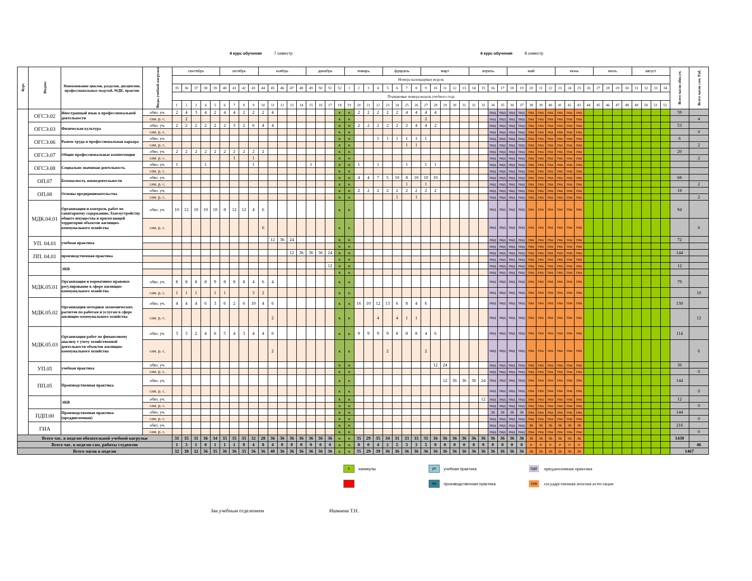4 курс обучения 7 семестр 4 курс обучения 8 семестр
| Курс | Индекс | Наименование циклов, разделов, дисциплин, профессиональных модулей, МДК, практик | Виды учебной нагрузки | сентябрь | | | | | октябрь | | | | ноябрь | | | | | декабрь | | | | январь | | | | фувраль | | | | март | | | | | апрель | | | | май | | | | | июнь | | | | июль | | | | август | | | | Всего часов обяз.уч. | Всего часов сам. Раб. |
| --- | --- | --- | --- | --- | --- | --- | --- | --- | --- | --- | --- | --- | --- | --- | --- | --- | --- | --- | --- | --- | --- | --- | --- | --- | --- | --- | --- | --- | --- | --- | --- | --- | --- | --- | --- | --- | --- | --- | --- | --- | --- | --- | --- | --- | --- | --- | --- | --- | --- | --- | --- | --- | --- | --- | --- | --- | --- |
| | | | | Номера календарных недель | | | | | | | | | | | | | | | | | | | | | | | | | | | | | | | | | | | | | | | | | | | | | | | | | | | | | |
| | | | | 35 | 36 | 37 | 38 | 39 | 40 | 41 | 42 | 43 | 44 | 45 | 46 | 47 | 48 | 49 | 50 | 51 | 52 | 1 | 2 | 3 | 4 | 5 | 6 | 7 | 8 | 9 | 10 | 11 | 12 | 13 | 14 | 15 | 16 | 17 | 18 | 19 | 20 | 21 | 22 | 23 | 24 | 25 | 26 | 27 | 28 | 29 | 30 | 31 | 32 | 33 | 34 | | |
| | | | | Порядковые номера недель учебного года | | | | | | | | | | | | | | | | | | | | | | | | | | | | | | | | | | | | | | | | | | | | | | | | | | | | | |
| | | | | 1 | 2 | 3 | 4 | 5 | 6 | 7 | 8 | 9 | 10 | 11 | 12 | 13 | 14 | 15 | 16 | 17 | 18 | 19 | 20 | 21 | 22 | 23 | 24 | 25 | 26 | 27 | 28 | 29 | 30 | 31 | 32 | 33 | 34 | 35 | 36 | 37 | 38 | 39 | 40 | 41 | 42 | 43 | 44 | 45 | 46 | 47 | 48 | 49 | 50 | 51 | 52 | | |
| | ОГСЭ.02 | Иностранный язык в профессиональной деятельности | обяз. уч. | 2 | 4 | 3 | 4 | 2 | 4 | 4 | 2 | 2 | 2 | 4 | | | | | | | к | к | 2 | 2 | 2 | 2 | 2 | 4 | 4 | 4 | 4 | | | | | | пнд | пнд | пнд | пнд | гиа | гиа | гиа | гиа | гиа | гиа | | | | | | | | | | 59 | |
| | | | сам. р. с. | | 2 | | | | | | | | | | | | | | | | к | к | | | | | | | | 2 | | | | | | | пнд | пнд | пнд | пнд | гиа | гиа | гиа | гиа | гиа | гиа | | | | | | | | | | | 4 |
| | ОГСЭ.03 | Физическая культура | обяз. уч. | 2 | 2 | 2 | 2 | 2 | 2 | 3 | 2 | 6 | 4 | 4 | | | | | | | к | к | 2 | 2 | 2 | 2 | 2 | 2 | 4 | 4 | 2 | | | | | | пнд | пнд | пнд | пнд | гиа | гиа | гиа | гиа | гиа | гиа | | | | | | | | | | 53 | |
| | | | сам. р. с. | | | | | | | | | | | | | | | | | | к | к | | | | | | | | | | | | | | | пнд | пнд | пнд | пнд | гиа | гиа | гиа | гиа | гиа | гиа | | | | | | | | | | | 0 |
| | ОГСЭ.06 | Рынок труда и профессиональная карьера | обяз. уч. | | | | | | | | | | | | | | | | | | к | к | | | 1 | 1 | 1 | 1 | 1 | 1 | | | | | | | пнд | пнд | пнд | пнд | гиа | гиа | гиа | гиа | гиа | гиа | | | | | | | | | | 6 | |
| | | | сам. р. с. | | | | | | | | | | | | | | | | | | к | к | | | | | | 1 | 1 | | | | | | | | пнд | пнд | пнд | пнд | гиа | гиа | гиа | гиа | гиа | гиа | | | | | | | | | | | 2 |
| | ОГСЭ.07 | Общие профессиональные компетенции | обяз. уч. | 2 | 2 | 2 | 2 | 2 | 2 | 2 | 2 | 2 | 2 | | | | | | | | к | к | | | | | | | | | | | | | | | пнд | пнд | пнд | пнд | гиа | гиа | гиа | гиа | гиа | гиа | | | | | | | | | | 20 | |
| | | | сам. р. с. | | | | | | | 1 | | 1 | | | | | | | | | к | к | | | | | | | | | | | | | | | пнд | пнд | пнд | пнд | гиа | гиа | гиа | гиа | гиа | гиа | | | | | | | | | | | 2 |
| | ОГСЭ.08 | Социально значимая деятельность | обяз. уч. | 1 | | | 1 | | | | | 1 | | | | | | 1 | | | к | к | 1 | | 1 | | | 1 | | 1 | 1 | | | | | | пнд | пнд | пнд | пнд | гиа | гиа | гиа | гиа | гиа | гиа | | | | | | | | | | | |
| | | | сам. р. с. | | | | | | | | | | | | | | | | | | к | к | | | | | | | | | | | | | | | пнд | пнд | пнд | пнд | гиа | гиа | гиа | гиа | гиа | гиа | | | | | | | | | | | |
| | ОП.07 | Безонасность жизнедеятельности | обяз. уч. | | | | | | | | | | | | | | | | | | к | к | 4 | 4 | 7 | 5 | 10 | 8 | 10 | 10 | 10 | | | | | | пнд | пнд | пнд | пнд | гиа | гиа | гиа | гиа | гиа | гиа | | | | | | | | | | 68 | |
| | | | сам. р. с. | | | | | | | | | | | | | | | | | | к | к | | | | | | 1 | | 1 | | | | | | | пнд | пнд | пнд | пнд | гиа | гиа | гиа | гиа | гиа | гиа | | | | | | | | | | | 2 |
| | ОП.08 | Основы предпринимательства | обяз. уч. | | | | | | | | | | | | | | | | | | к | к | 2 | 2 | 2 | 2 | 2 | 2 | 2 | 2 | 2 | | | | | | пнд | пнд | пнд | пнд | гиа | гиа | гиа | гиа | гиа | гиа | | | | | | | | | | 18 | |
| | | | сам. р. с. | | | | | | | | | | | | | | | | | | к | к | | | | | 1 | | 1 | | | | | | | | пнд | пнд | пнд | пнд | гиа | гиа | гиа | гиа | гиа | гиа | | | | | | | | | | | 2 |
| | МДК.04.01 | Организация и контроль работ по санитарному содержанию, благоустройству общего имущества и прилегающей территории объектов жилищно-коммунального хозяйства | обяз. уч. | 10 | 12 | 10 | 10 | 10 | 8 | 12 | 12 | 4 | 6 | | | | | | | | к | к | | | | | | | | | | | | | | | пнд | пнд | пнд | пнд | гиа | гиа | гиа | гиа | гиа | гиа | | | | | | | | | | 94 | |
| | | | сам. р. с. | | | | | | | | | | 6 | | | | | | | | к | к | | | | | | | | | | | | | | | пнд | пнд | пнд | пнд | гиа | гиа | гиа | гиа | гиа | гиа | | | | | | | | | | | 6 |
| | УП. 04.01 | учебная практика | | | | | | | | | | | | 12 | 36 | 24 | | | | | к | к | | | | | | | | | | | | | | | пнд | пнд | пнд | пнд | гиа | гиа | гиа | гиа | гиа | гиа | | | | | | | | | | 72 | |
| | | | | | | | | | | | | | | | | | | | | | к | к | | | | | | | | | | | | | | | пнд | пнд | пнд | пнд | гиа | гиа | гиа | гиа | гиа | гиа | | | | | | | | | | | |
| | ПП. 04.01 | производственная практика | | | | | | | | | | | | | | 12 | 36 | 36 | 36 | 24 | к | к | | | | | | | | | | | | | | | пнд | пнд | пнд | пнд | гиа | гиа | гиа | гиа | гиа | гиа | | | | | | | | | | 144 | |
| | | | | | | | | | | | | | | | | | | | | | к | к | | | | | | | | | | | | | | | пнд | пнд | пнд | пнд | гиа | гиа | гиа | гиа | гиа | гиа | | | | | | | | | | | |
| | | ЭКВ | | | | | | | | | | | | | | | | | | 12 | к | к | | | | | | | | | | | | | | | пнд | пнд | пнд | пнд | гиа | гиа | гиа | гиа | гиа | гиа | | | | | | | | | | 12 | |
| | | | | | | | | | | | | | | | | | | | | | к | к | | | | | | | | | | | | | | | пнд | пнд | пнд | пнд | гиа | гиа | гиа | гиа | гиа | гиа | | | | | | | | | | | |
| | МДК.05.01 | Организация и нормативно-правовое регулирование в сфере жилищно-коммунального хозяйства | обяз. уч. | 8 | 8 | 8 | 8 | 9 | 8 | 8 | 8 | 4 | 6 | 4 | | | | | | | к | к | | | | | | | | | | | | | | | пнд | пнд | пнд | пнд | гиа | гиа | гиа | гиа | гиа | гиа | | | | | | | | | | 79 | |
| | | | сам. р. с. | 1 | 1 | 1 | | 1 | 1 | | | 3 | 2 | | | | | | | | к | к | | | | | | | | | | | | | | | пнд | пнд | пнд | пнд | гиа | гиа | гиа | гиа | гиа | гиа | | | | | | | | | | | 10 |
| | МДК.05.02 | Организация методики экономических расчетов по работам и услугам в сфере жилищно-коммунального хозяйства | обяз. уч. | 4 | 4 | 4 | 6 | 3 | 6 | 2 | 6 | 10 | 4 | 6 | | | | | | | к | к | 16 | 10 | 12 | 13 | 6 | 8 | 4 | 6 | | | | | | | пнд | пнд | пнд | пнд | гиа | гиа | гиа | гиа | гиа | гиа | | | | | | | | | | 130 | |
| | | | сам. р. с. | | | | | | | | | | | 2 | | | | | | | к | к | | | 4 | | 4 | 1 | 1 | | | | | | | | пнд | пнд | пнд | пнд | гиа | гиа | гиа | гиа | гиа | гиа | | | | | | | | | | | 12 |
| | МДК.05.03 | Организация работ по финансовому анализу т учету хозяйственной деятельности объектов жилищно-коммунального хозяйства | обяз. уч. | 3 | 3 | 2 | 4 | 6 | 5 | 4 | 3 | 4 | 4 | 6 | | | | | | | к | к | 9 | 9 | 9 | 9 | 8 | 8 | 8 | 4 | 6 | | | | | | пнд | пнд | пнд | пнд | гиа | гиа | гиа | гиа | гиа | гиа | | | | | | | | | | 114 | |
| | | | сам. р. с. | | | | | | | | | | | 2 | | | | | | | к | к | | | | 2 | | | | 2 | | | | | | | пнд | пнд | пнд | пнд | гиа | гиа | гиа | гиа | гиа | гиа | | | | | | | | | | | 6 |
| | УП.05 | учебная практика | обяз. уч. | | | | | | | | | | | | | | | | | | к | к | | | | | | | | | 12 | 24 | | | | | пнд | пнд | пнд | пнд | гиа | гиа | гиа | гиа | гиа | гиа | | | | | | | | | | 36 | |
| | | | сам. р. с. | | | | | | | | | | | | | | | | | | к | к | | | | | | | | | | | | | | | пнд | пнд | пнд | пнд | гиа | гиа | гиа | гиа | гиа | гиа | | | | | | | | | | | 0 |
| | ПП.05 | Производственная практика | обяз. уч. | | | | | | | | | | | | | | | | | | к | к | | | | | | | | | | 12 | 36 | 36 | 36 | 24 | пнд | пнд | пнд | пнд | гиа | гиа | гиа | гиа | гиа | гиа | | | | | | | | | | 144 | |
| | | | сам. р. с. | | | | | | | | | | | | | | | | | | к | к | | | | | | | | | | | | | | | пнд | пнд | пнд | пнд | гиа | гиа | гиа | гиа | гиа | гиа | | | | | | | | | | | 0 |
| | | ЭКВ | обяз. уч. | | | | | | | | | | | | | | | | | | к | к | | | | | | | | | | | | | | 12 | пнд | пнд | пнд | пнд | гиа | гиа | гиа | гиа | гиа | гиа | | | | | | | | | | 12 | |
| | | | сам. р. с. | | | | | | | | | | | | | | | | | | к | к | | | | | | | | | | | | | | | пнд | пнд | пнд | пнд | гиа | гиа | гиа | гиа | гиа | гиа | | | | | | | | | | | 0 |
| | ПДП.00 | Производственная практика (преддипломная) | обяз. уч. | | | | | | | | | | | | | | | | | | к | к | | | | | | | | | | | | | | | 36 | 36 | 36 | 36 | гиа | гиа | гиа | гиа | гиа | гиа | | | | | | | | | | 144 | |
| | | | сам. р. с. | | | | | | | | | | | | | | | | | | к | к | | | | | | | | | | | | | | | пнд | пнд | пнд | пнд | гиа | гиа | гиа | гиа | гиа | гиа | | | | | | | | | | | 0 |
| | ГИА | | обяз. уч. | | | | | | | | | | | | | | | | | | к | к | | | | | | | | | | | | | | | пнд | пнд | пнд | пнд | 36 | 36 | 36 | 36 | 36 | 36 | | | | | | | | | | 216 | |
| | | | сам. р. с. | | | | | | | | | | | | | | | | | | к | к | | | | | | | | | | | | | | | пнд | пнд | пнд | пнд | гиа | гиа | гиа | гиа | гиа | гиа | | | | | | | | | | | 0 |
| Всего час. в неделю обязательной учебной нагрузки | | | | 31 | 35 | 31 | 36 | 34 | 35 | 35 | 35 | 32 | 28 | 36 | 36 | 36 | 36 | 36 | 36 | 36 | к | к | 35 | 29 | 35 | 34 | 31 | 33 | 33 | 31 | 36 | 36 | 36 | 36 | 36 | 36 | 36 | 36 | 36 | 36 | 36 | 36 | 36 | 36 | 36 | 36 | | | | | | | | | | 1430 | |
| Всего час. в неделю сам. работы студентов | | | | 1 | 3 | 1 | 0 | 1 | 1 | 1 | 0 | 4 | 8 | 4 | 0 | 0 | 0 | 0 | 0 | 0 | к | к | 0 | 0 | 4 | 2 | 5 | 3 | 3 | 5 | 0 | 0 | 0 | 0 | 0 | 0 | 0 | 0 | 0 | 0 | 0 | 0 | 0 | 0 | 0 | 0 | | | | | | | | | | | 46 |
| Всего часов в неделю | | | | 32 | 38 | 32 | 36 | 35 | 36 | 36 | 35 | 36 | 36 | 40 | 36 | 36 | 36 | 36 | 36 | 36 | к | к | 35 | 29 | 39 | 36 | 36 | 36 | 36 | 36 | 36 | 36 | 36 | 36 | 36 | 36 | 36 | 36 | 36 | 36 | 36 | 36 | 36 | 36 | 36 | 36 | | | | | | | | | | 1467 | |
кканикулы уп учебная практика пдп преддипломная практика пп производственная практика гиа государственная итогова аттестация
Зав.учебным отделением Ишмаева Т.Н.